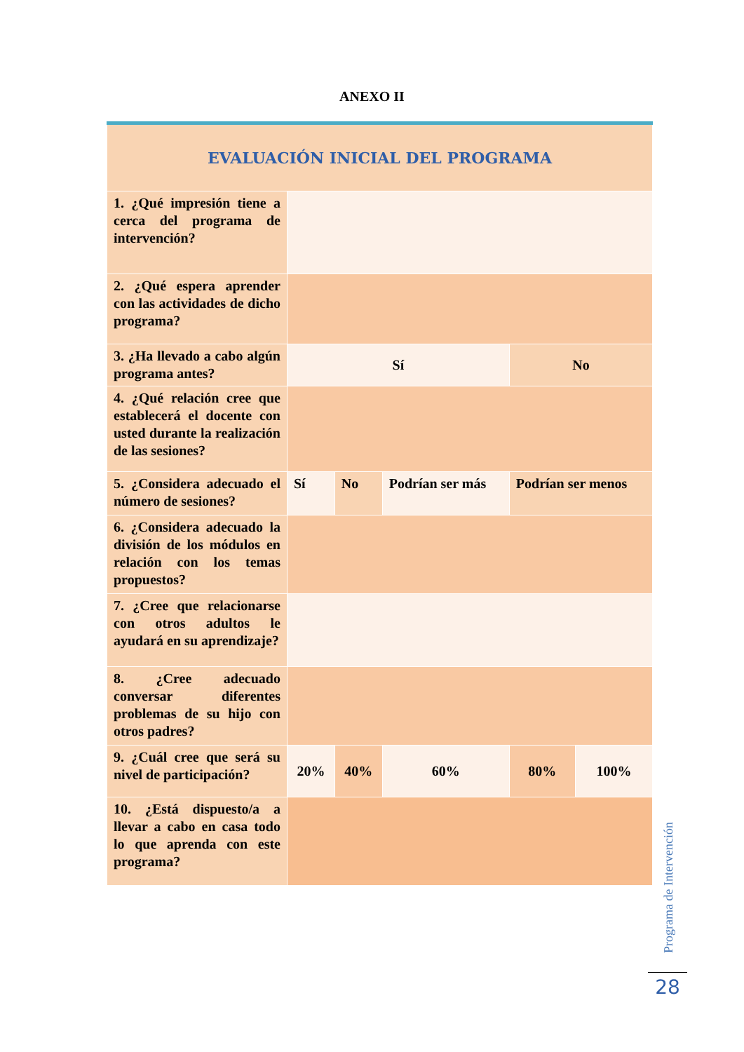ANEXO II
| EVALUACIÓN INICIAL DEL PROGRAMA | | | | | |
| 1. ¿Qué impresión tiene a cerca del programa de intervención? | | | | | |
| 2. ¿Qué espera aprender con las actividades de dicho programa? | | | | | |
| 3. ¿Ha llevado a cabo algún programa antes? | Sí | | | No | |
| 4. ¿Qué relación cree que establecerá el docente con usted durante la realización de las sesiones? | | | | | |
| 5. ¿Considera adecuado el número de sesiones? | Sí | No | Podrían ser más | Podrían ser menos | |
| 6. ¿Considera adecuado la división de los módulos en relación con los temas propuestos? | | | | | |
| 7. ¿Cree que relacionarse con otros adultos le ayudará en su aprendizaje? | | | | | |
| 8. ¿Cree adecuado conversar diferentes problemas de su hijo con otros padres? | | | | | |
| 9. ¿Cuál cree que será su nivel de participación? | 20% | 40% | 60% | 80% | 100% |
| 10. ¿Está dispuesto/a a llevar a cabo en casa todo lo que aprenda con este programa? | | | | | |
Programa de Intervención
28